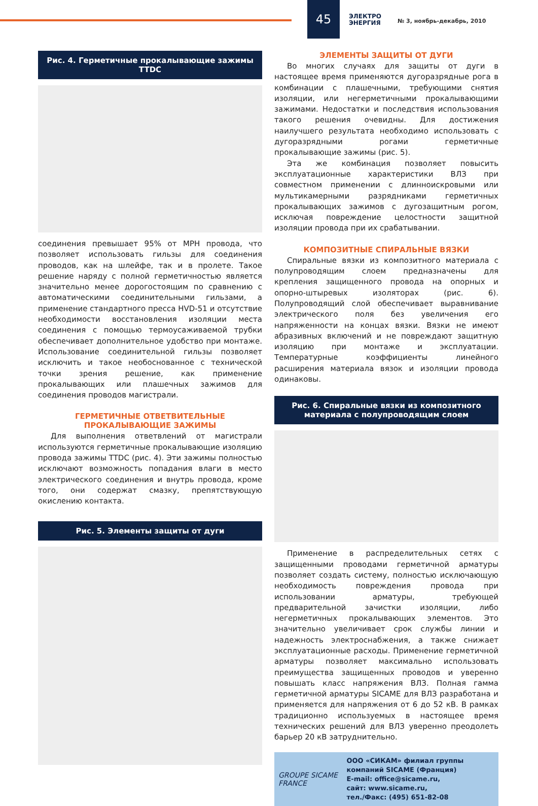45
ЭЛЕКТРО
ЭНЕРГИЯ
№ 3, ноябрь-декабрь, 2010
Рис. 4. Герметичные прокалывающие зажимы TTDC
соединения превышает 95% от MPH провода, что позволяет использовать гильзы для соединения проводов, как на шлейфе, так и в пролете. Такое решение наряду с полной герметичностью является значительно менее дорогостоящим по сравнению с автоматическими соединительными гильзами, а применение стандартного пресса HVD-51 и отсутствие необходимости восстановления изоляции места соединения с помощью термоусаживаемой трубки обеспечивает дополнительное удобство при монтаже. Использование соединительной гильзы позволяет исключить и такое необоснованное с технической точки зрения решение, как применение прокалывающих или плашечных зажимов для соединения проводов магистрали.
ГЕРМЕТИЧНЫЕ ОТВЕТВИТЕЛЬНЫЕ
ПРОКАЛЫВАЮЩИЕ ЗАЖИМЫ
Для выполнения ответвлений от магистрали используются герметичные прокалывающие изоляцию провода зажимы TTDC (рис. 4). Эти зажимы полностью исключают возможность попадания влаги в место электрического соединения и внутрь провода, кроме того, они содержат смазку, препятствующую окислению контакта.
Рис. 5. Элементы защиты от дуги
ЭЛЕМЕНТЫ ЗАЩИТЫ ОТ ДУГИ
Во многих случаях для защиты от дуги в настоящее время применяются дугоразрядные рога в комбинации с плашечными, требующими снятия изоляции, или негерметичными прокалывающими зажимами. Недостатки и последствия использования такого решения очевидны. Для достижения наилучшего результата необходимо использовать с дугоразрядными рогами герметичные прокалывающие зажимы (рис. 5).
Эта же комбинация позволяет повысить эксплуатационные характеристики ВЛЗ при совместном применении с длинноискровыми или мультикамерными разрядниками герметичных прокалывающих зажимов с дугозащитным рогом, исключая повреждение целостности защитной изоляции провода при их срабатывании.
КОМПОЗИТНЫЕ СПИРАЛЬНЫЕ ВЯЗКИ
Спиральные вязки из композитного материала с полупроводящим слоем предназначены для крепления защищенного провода на опорных и опорно-штыревых изоляторах (рис. 6). Полупроводящий слой обеспечивает выравнивание электрического поля без увеличения его напряженности на концах вязки. Вязки не имеют абразивных включений и не повреждают защитную изоляцию при монтаже и эксплуатации. Температурные коэффициенты линейного расширения материала вязок и изоляции провода одинаковы.
Рис. 6. Спиральные вязки из композитного материала с полупроводящим слоем
Применение в распределительных сетях с защищенными проводами герметичной арматуры позволяет создать систему, полностью исключающую необходимость повреждения провода при использовании арматуры, требующей предварительной зачистки изоляции, либо негерметичных прокалывающих элементов. Это значительно увеличивает срок службы линии и надежность электроснабжения, а также снижает эксплуатационные расходы. Применение герметичной арматуры позволяет максимально использовать преимущества защищенных проводов и уверенно повышать класс напряжения ВЛЗ. Полная гамма герметичной арматуры SICAME для ВЛЗ разработана и применяется для напряжения от 6 до 52 кВ. В рамках традиционно используемых в настоящее время технических решений для ВЛЗ уверенно преодолеть барьер 20 кВ затруднительно.
GROUPE SICAME FRANCE
ООО «СИКАМ» филиал группы компаний SICAME (Франция)
E-mail: office@sicame.ru,
сайт: www.sicame.ru,
тел./Факс: (495) 651-82-08